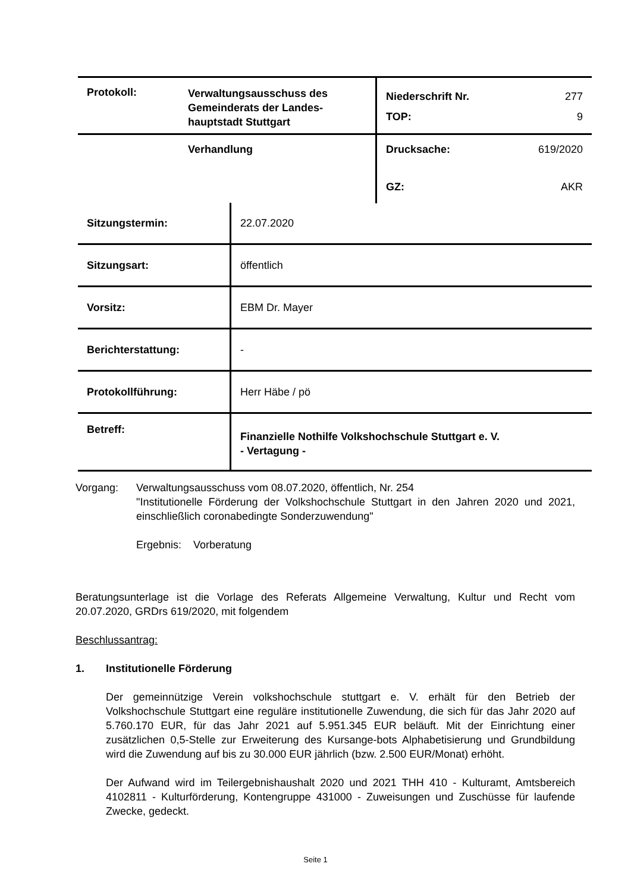| Protokoll: | Verwaltungsausschuss des Gemeinderats der Landes-hauptstadt Stuttgart | Niederschrift Nr. 277 TOP: 9 |
| | Verhandlung | Drucksache: 619/2020 GZ: AKR |
| Sitzungstermin: | 22.07.2020 |
| Sitzungsart: | öffentlich |
| Vorsitz: | EBM Dr. Mayer |
| Berichterstattung: | - |
| Protokollführung: | Herr Häbe / pö |
| Betreff: | Finanzielle Nothilfe Volkshochschule Stuttgart e. V. - Vertagung - |
Vorgang: Verwaltungsausschuss vom 08.07.2020, öffentlich, Nr. 254
"Institutionelle Förderung der Volkshochschule Stuttgart in den Jahren 2020 und 2021, einschließlich coronabedingte Sonderzuwendung"
Ergebnis: Vorberatung
Beratungsunterlage ist die Vorlage des Referats Allgemeine Verwaltung, Kultur und Recht vom 20.07.2020, GRDrs 619/2020, mit folgendem
Beschlussantrag:
1. Institutionelle Förderung
Der gemeinnützige Verein volkshochschule stuttgart e. V. erhält für den Betrieb der Volkshochschule Stuttgart eine reguläre institutionelle Zuwendung, die sich für das Jahr 2020 auf 5.760.170 EUR, für das Jahr 2021 auf 5.951.345 EUR beläuft. Mit der Einrichtung einer zusätzlichen 0,5-Stelle zur Erweiterung des Kursange-bots Alphabetisierung und Grundbildung wird die Zuwendung auf bis zu 30.000 EUR jährlich (bzw. 2.500 EUR/Monat) erhöht.
Der Aufwand wird im Teilergebnishaushalt 2020 und 2021 THH 410 - Kulturamt, Amtsbereich 4102811 - Kulturförderung, Kontengruppe 431000 - Zuweisungen und Zuschüsse für laufende Zwecke, gedeckt.
Seite 1